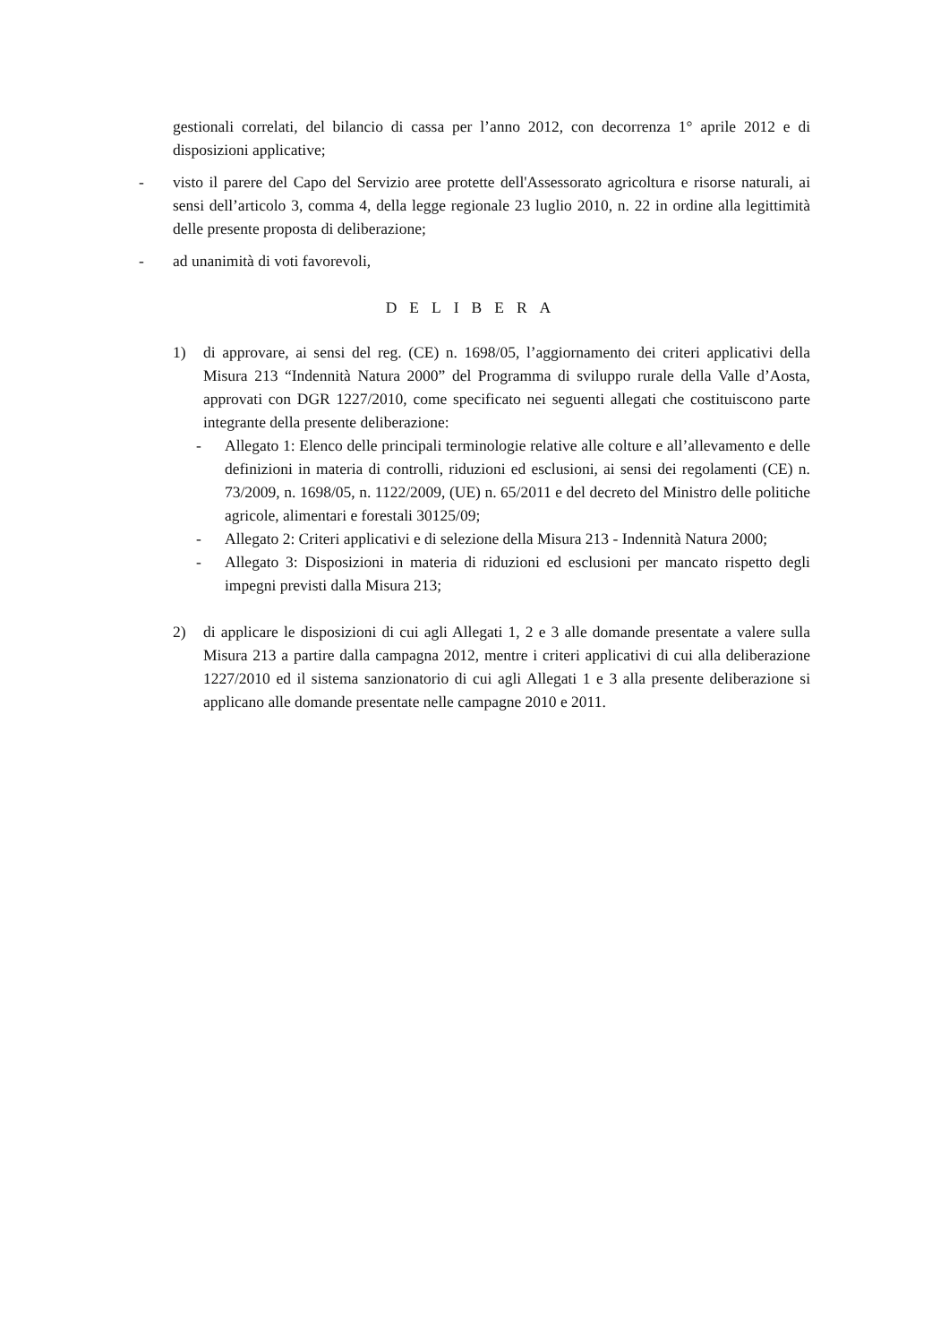gestionali correlati, del bilancio di cassa per l’anno 2012, con decorrenza 1° aprile 2012 e di disposizioni applicative;
- visto il parere del Capo del Servizio aree protette dell'Assessorato agricoltura e risorse naturali, ai sensi dell’articolo 3, comma 4, della legge regionale 23 luglio 2010, n. 22 in ordine alla legittimità delle presente proposta di deliberazione;
- ad unanimità di voti favorevoli,
DELIBERA
1) di approvare, ai sensi del reg. (CE) n. 1698/05, l’aggiornamento dei criteri applicativi della Misura 213 “Indennità Natura 2000” del Programma di sviluppo rurale della Valle d’Aosta, approvati con DGR 1227/2010, come specificato nei seguenti allegati che costituiscono parte integrante della presente deliberazione:
- Allegato 1: Elenco delle principali terminologie relative alle colture e all’allevamento e delle definizioni in materia di controlli, riduzioni ed esclusioni, ai sensi dei regolamenti (CE) n. 73/2009, n. 1698/05, n. 1122/2009, (UE) n. 65/2011 e del decreto del Ministro delle politiche agricole, alimentari e forestali 30125/09;
- Allegato 2: Criteri applicativi e di selezione della Misura 213 - Indennità Natura 2000;
- Allegato 3: Disposizioni in materia di riduzioni ed esclusioni per mancato rispetto degli impegni previsti dalla Misura 213;
2) di applicare le disposizioni di cui agli Allegati 1, 2 e 3 alle domande presentate a valere sulla Misura 213 a partire dalla campagna 2012, mentre i criteri applicativi di cui alla deliberazione 1227/2010 ed il sistema sanzionatorio di cui agli Allegati 1 e 3 alla presente deliberazione si applicano alle domande presentate nelle campagne 2010 e 2011.